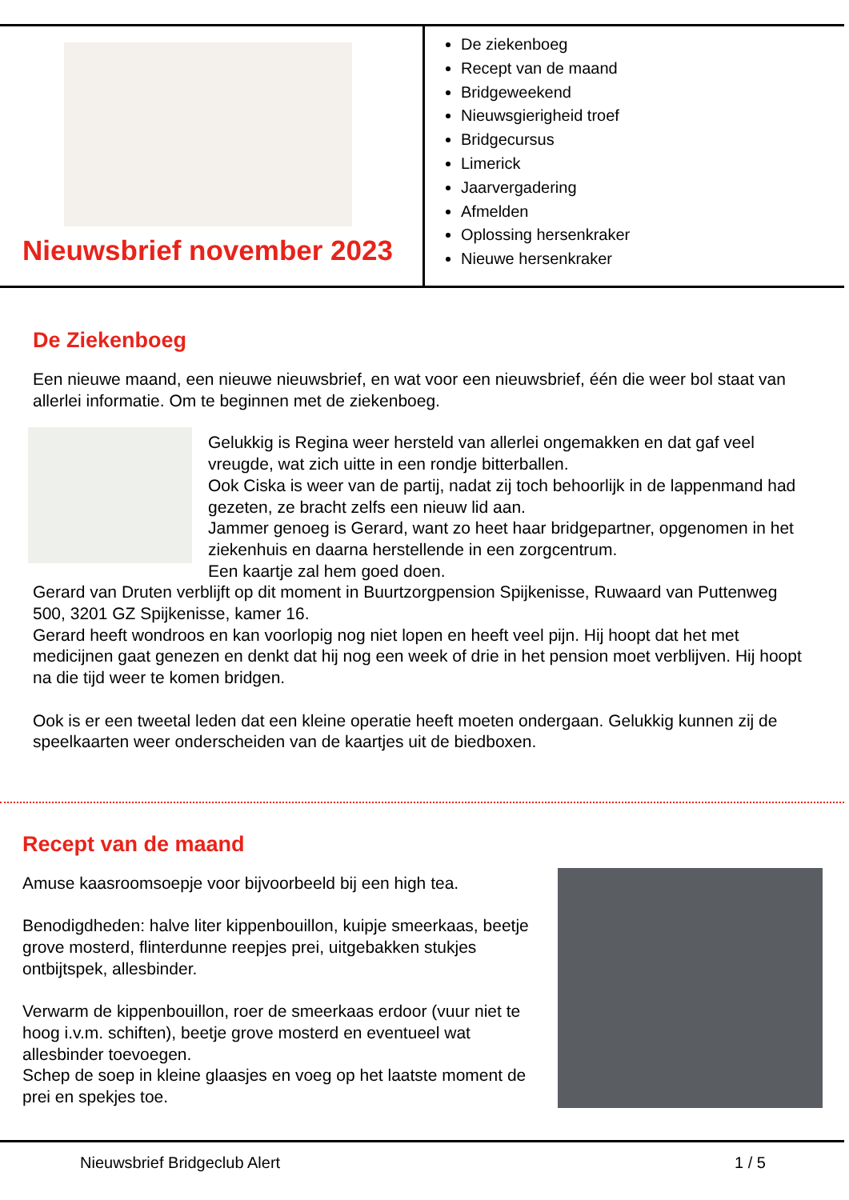Nieuwsbrief november 2023
De ziekenboeg
Recept van de maand
Bridgeweekend
Nieuwsgierigheid troef
Bridgecursus
Limerick
Jaarvergadering
Afmelden
Oplossing hersenkraker
Nieuwe hersenkraker
De Ziekenboeg
Een nieuwe maand, een nieuwe nieuwsbrief, en wat voor een nieuwsbrief, één die weer bol staat van allerlei informatie. Om te beginnen met de ziekenboeg.
Gelukkig is Regina weer hersteld van allerlei ongemakken en dat gaf veel vreugde, wat zich uitte in een rondje bitterballen.
Ook Ciska is weer van de partij, nadat zij toch behoorlijk in de lappenmand had gezeten, ze bracht zelfs een nieuw lid aan.
Jammer genoeg is Gerard, want zo heet haar bridgepartner, opgenomen in het ziekenhuis en daarna herstellende in een zorgcentrum.
Een kaartje zal hem goed doen.
Gerard van Druten verblijft op dit moment in Buurtzorgpension Spijkenisse, Ruwaard van Puttenweg 500, 3201 GZ Spijkenisse, kamer 16.
Gerard heeft wondroos en kan voorlopig nog niet lopen en heeft veel pijn. Hij hoopt dat het met medicijnen gaat genezen en denkt dat hij nog een week of drie in het pension moet verblijven. Hij hoopt na die tijd weer te komen bridgen.
Ook is er een tweetal leden dat een kleine operatie heeft moeten ondergaan. Gelukkig kunnen zij de speelkaarten weer onderscheiden van de kaartjes uit de biedboxen.
Recept van de maand
Amuse kaasroomsoepje voor bijvoorbeeld bij een high tea.
Benodigdheden: halve liter kippenbouillon, kuipje smeerkaas, beetje grove mosterd, flinterdunne reepjes prei, uitgebakken stukjes ontbijtspek, allesbinder.
Verwarm de kippenbouillon, roer de smeerkaas erdoor (vuur niet te hoog i.v.m. schiften), beetje grove mosterd en eventueel wat allesbinder toevoegen.
Schep de soep in kleine glaasjes en voeg op het laatste moment de prei en spekjes toe.
Nieuwsbrief Bridgeclub Alert 1 / 5